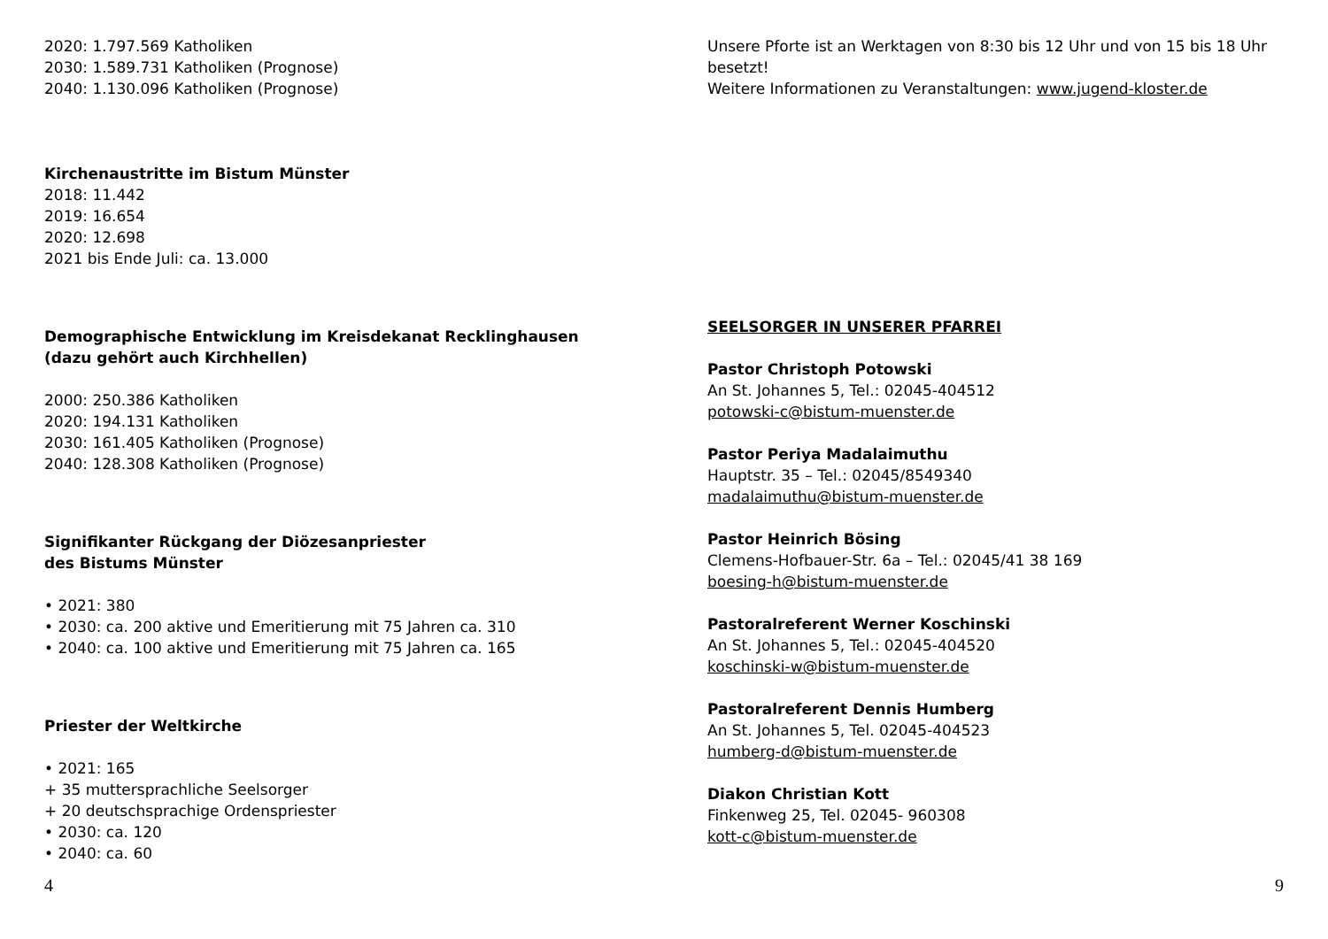2020: 1.797.569 Katholiken
2030: 1.589.731 Katholiken (Prognose)
2040: 1.130.096 Katholiken (Prognose)
Kirchenaustritte im Bistum Münster
2018: 11.442
2019: 16.654
2020: 12.698
2021 bis Ende Juli: ca. 13.000
Demographische Entwicklung im Kreisdekanat Recklinghausen
(dazu gehört auch Kirchhellen)
2000: 250.386 Katholiken
2020: 194.131 Katholiken
2030: 161.405 Katholiken (Prognose)
2040: 128.308 Katholiken (Prognose)
Signifikanter Rückgang der Diözesanpriester
des Bistums Münster
• 2021: 380
• 2030: ca. 200 aktive und Emeritierung mit 75 Jahren ca. 310
• 2040: ca. 100 aktive und Emeritierung mit 75 Jahren ca. 165
Priester der Weltkirche
• 2021: 165
+ 35 muttersprachliche Seelsorger
+ 20 deutschsprachige Ordenspriester
• 2030: ca. 120
• 2040: ca. 60
4
Unsere Pforte ist an Werktagen von 8:30 bis 12 Uhr und von 15 bis 18 Uhr
besetzt!
Weitere Informationen zu Veranstaltungen: www.jugend-kloster.de
SEELSORGER IN UNSERER PFARREI
Pastor Christoph Potowski
An St. Johannes 5, Tel.: 02045-404512
potowski-c@bistum-muenster.de
Pastor Periya Madalaimuthu
Hauptstr. 35 – Tel.: 02045/8549340
madalaimuthu@bistum-muenster.de
Pastor Heinrich Bösing
Clemens-Hofbauer-Str. 6a – Tel.: 02045/41 38 169
boesing-h@bistum-muenster.de
Pastoralreferent Werner Koschinski
An St. Johannes 5, Tel.: 02045-404520
koschinski-w@bistum-muenster.de
Pastoralreferent Dennis Humberg
An St. Johannes 5, Tel. 02045-404523
humberg-d@bistum-muenster.de
Diakon Christian Kott
Finkenweg 25, Tel. 02045- 960308
kott-c@bistum-muenster.de
9